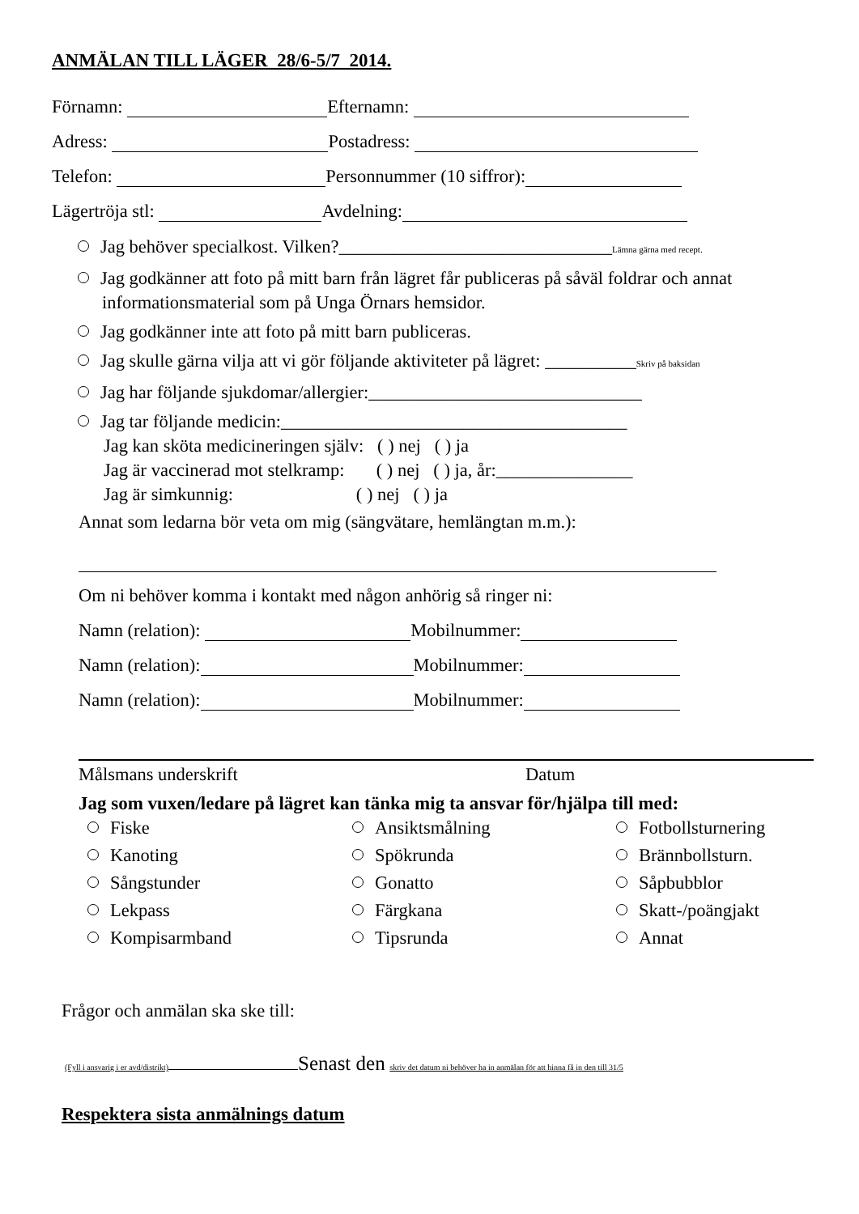ANMÄLAN TILL LÄGER 28/6-5/7 2014.
Förnamn: Efternamn:
Adress: Postadress:
Telefon: Personnummer (10 siffror):
Lägertröja stl: Avdelning:
Jag behöver specialkost. Vilken?______________________________Lämna gärna med recept.
Jag godkänner att foto på mitt barn från lägret får publiceras på såväl foldrar och annat
informationsmaterial som på Unga Örnars hemsidor.
Jag godkänner inte att foto på mitt barn publiceras.
Jag skulle gärna vilja att vi gör följande aktiviteter på lägret: __________Skriv på baksidan
Jag har följande sjukdomar/allergier:______________________________
Jag tar följande medicin:______________________________________
Jag kan sköta medicineringen själv: ( ) nej ( ) ja
Jag är vaccinerad mot stelkramp: ( ) nej ( ) ja, år:_______________
Jag är simkunnig: ( ) nej ( ) ja
Annat som ledarna bör veta om mig (sängvätare, hemlängtan m.m.):
Om ni behöver komma i kontakt med någon anhörig så ringer ni:
Namn (relation): Mobilnummer:
Namn (relation): Mobilnummer:
Namn (relation): Mobilnummer:
Målsmans underskrift Datum
Jag som vuxen/ledare på lägret kan tänka mig ta ansvar för/hjälpa till med:
| Fiske | Ansiktsmålning | Fotbollsturnering |
| Kanoting | Spökrunda | Brännbollsturn. |
| Sångstunder | Gonatto | Såpbubblor |
| Lekpass | Färgkana | Skatt-/poängjakt |
| Kompisarmband | Tipsrunda | Annat |
Frågor och anmälan ska ske till:
(Fyll i ansvarig i er avd/distrikt) Senast den skriv det datum ni behöver ha in anmälan för att hinna få in den till 31/5
Respektera sista anmälnings datum